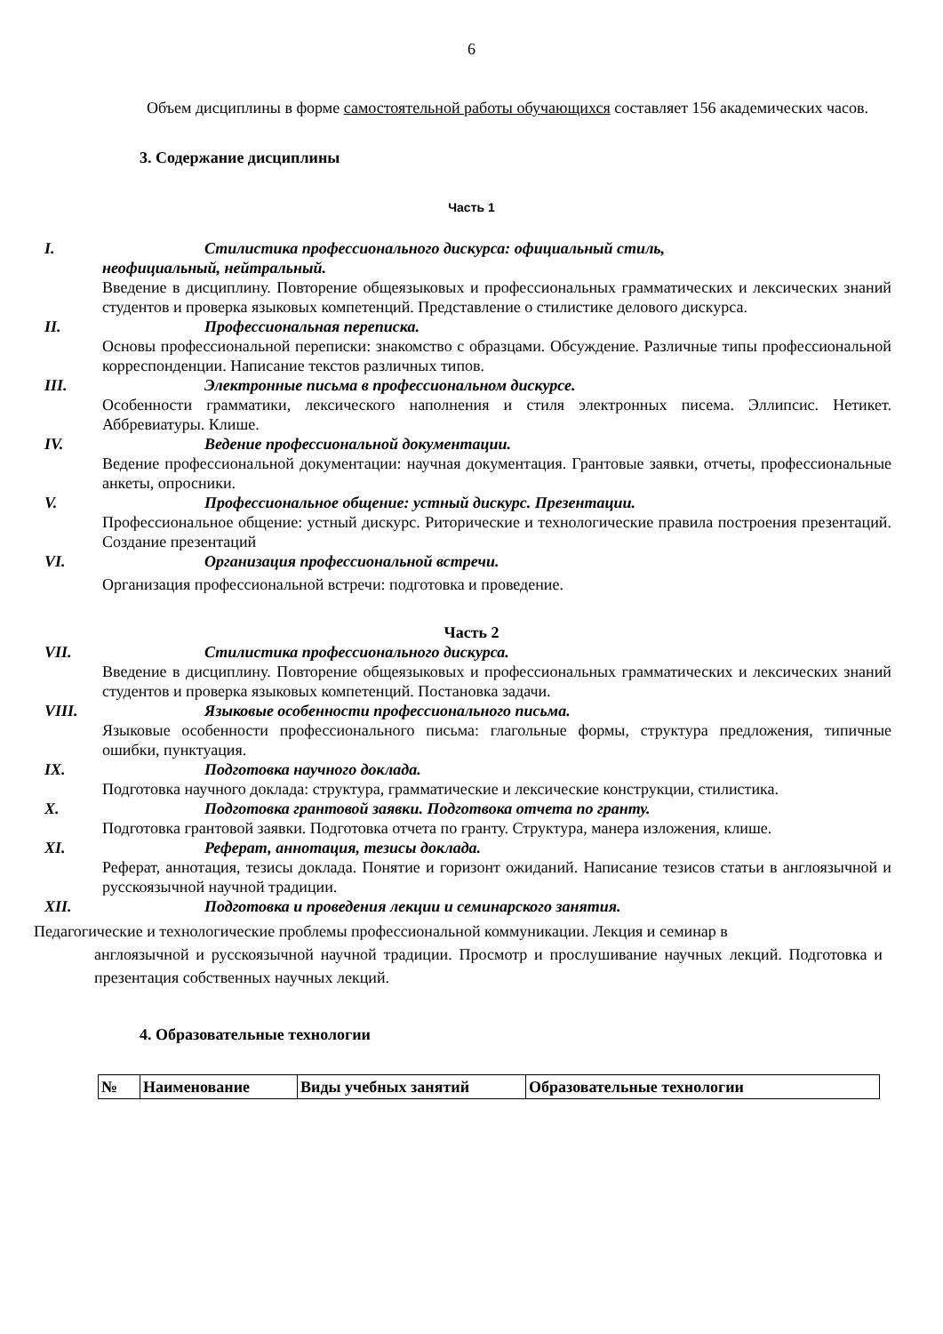6
Объем дисциплины в форме самостоятельной работы обучающихся составляет 156 академических часов.
3. Содержание дисциплины
Часть 1
I. Стилистика профессионального дискурса: официальный стиль,
неофициальный, нейтральный.
Введение в дисциплину. Повторение общеязыковых и профессиональных грамматических и лексических знаний студентов и проверка языковых компетенций. Представление о стилистике делового дискурса.
II. Профессиональная переписка.
Основы профессиональной переписки: знакомство с образцами. Обсуждение. Различные типы профессиональной корреспонденции. Написание текстов различных типов.
III. Электронные письма в профессиональном дискурсе.
Особенности грамматики, лексического наполнения и стиля электронных писема. Эллипсис. Нетикет. Аббревиатуры. Клише.
IV. Ведение профессиональной документации.
Ведение профессиональной документации: научная документация. Грантовые заявки, отчеты, профессиональные анкеты, опросники.
V. Профессиональное общение: устный дискурс. Презентации.
Профессиональное общение: устный дискурс. Риторические и технологические правила построения презентаций. Создание презентаций
VI. Организация профессиональной встречи.
Организация профессиональной встречи: подготовка и проведение.
Часть 2
VII. Стилистика профессионального дискурса.
Введение в дисциплину. Повторение общеязыковых и профессиональных грамматических и лексических знаний студентов и проверка языковых компетенций. Постановка задачи.
VIII. Языковые особенности профессионального письма.
Языковые особенности профессионального письма: глагольные формы, структура предложения, типичные ошибки, пунктуация.
IX. Подготовка научного доклада.
Подготовка научного доклада: структура, грамматические и лексические конструкции, стилистика.
X. Подготовка грантовой заявки. Подготвока отчета по гранту.
Подготовка грантовой заявки. Подготовка отчета по гранту. Структура, манера изложения, клише.
XI. Реферат, аннотация, тезисы доклада.
Реферат, аннотация, тезисы доклада. Понятие и горизонт ожиданий. Написание тезисов статьи в англоязычной и русскоязычной научной традиции.
XII. Подготовка и проведения лекции и семинарского занятия.
Педагогические и технологические проблемы профессиональной коммуникации. Лекция и семинар в
англоязычной и русскоязычной научной традиции. Просмотр и прослушивание научных лекций. Подготовка и презентация собственных научных лекций.
4. Образовательные технологии
| № | Наименование | Виды учебных занятий | Образовательные технологии |